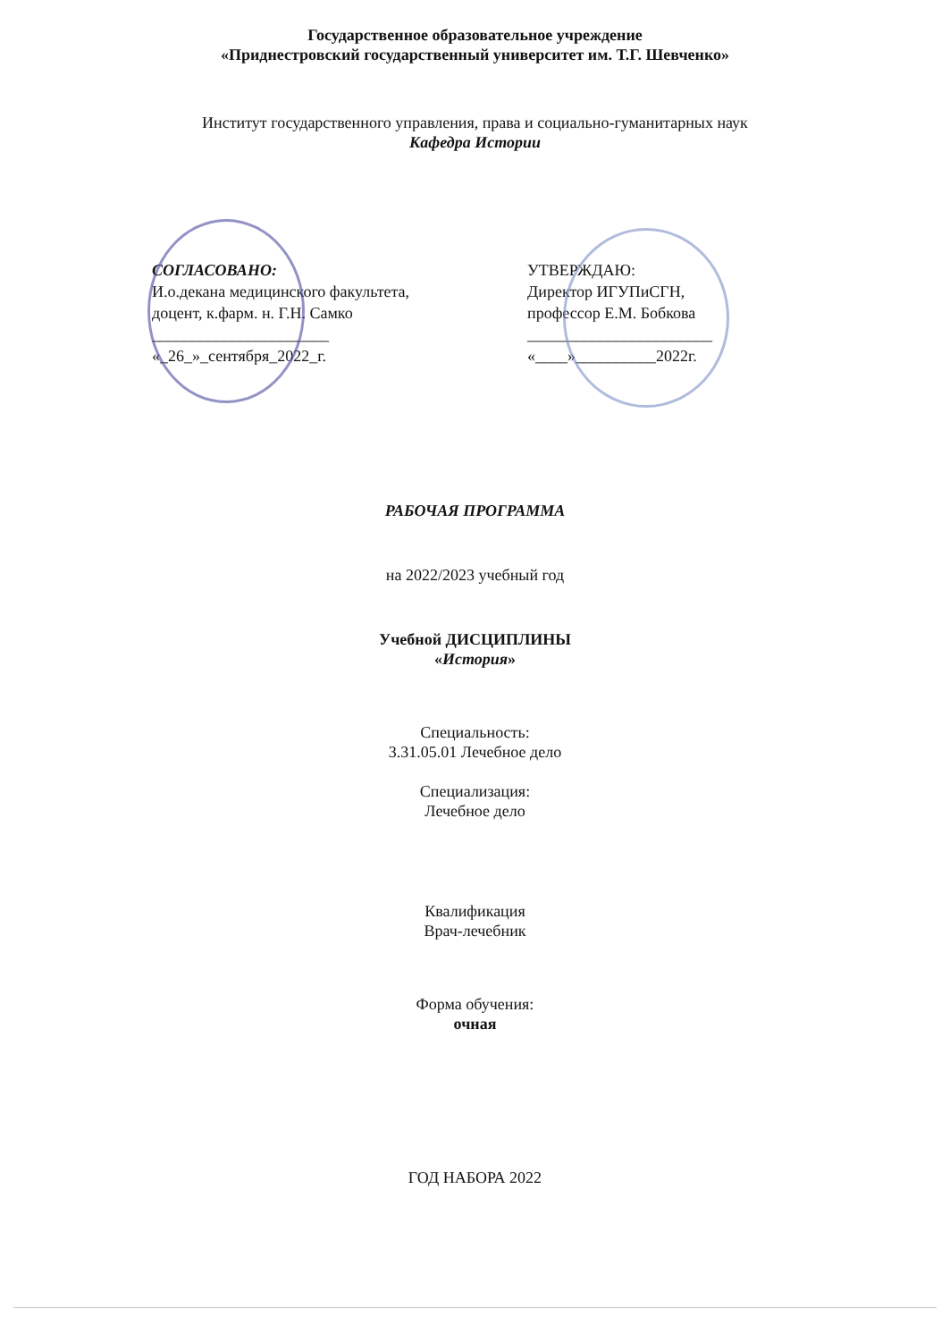Государственное образовательное учреждение
«Приднестровский государственный университет им. Т.Г. Шевченко»
Институт государственного управления, права и социально-гуманитарных наук
Кафедра Истории
СОГЛАСОВАНО:
И.о.декана медицинского факультета,
доцент, к.фарм. н. Г.Н. Самко
______________________
«_26_»_сентября_2022_г.
УТВЕРЖДАЮ:
Директор ИГУПиСГН,
профессор Е.М. Бобкова
_______________________
«____»__________2022г.
РАБОЧАЯ ПРОГРАММА
на 2022/2023 учебный год
Учебной ДИСЦИПЛИНЫ
«История»
Специальность:
3.31.05.01 Лечебное дело
Специализация:
Лечебное дело
Квалификация
Врач-лечебник
Форма обучения:
очная
ГОД НАБОРА 2022